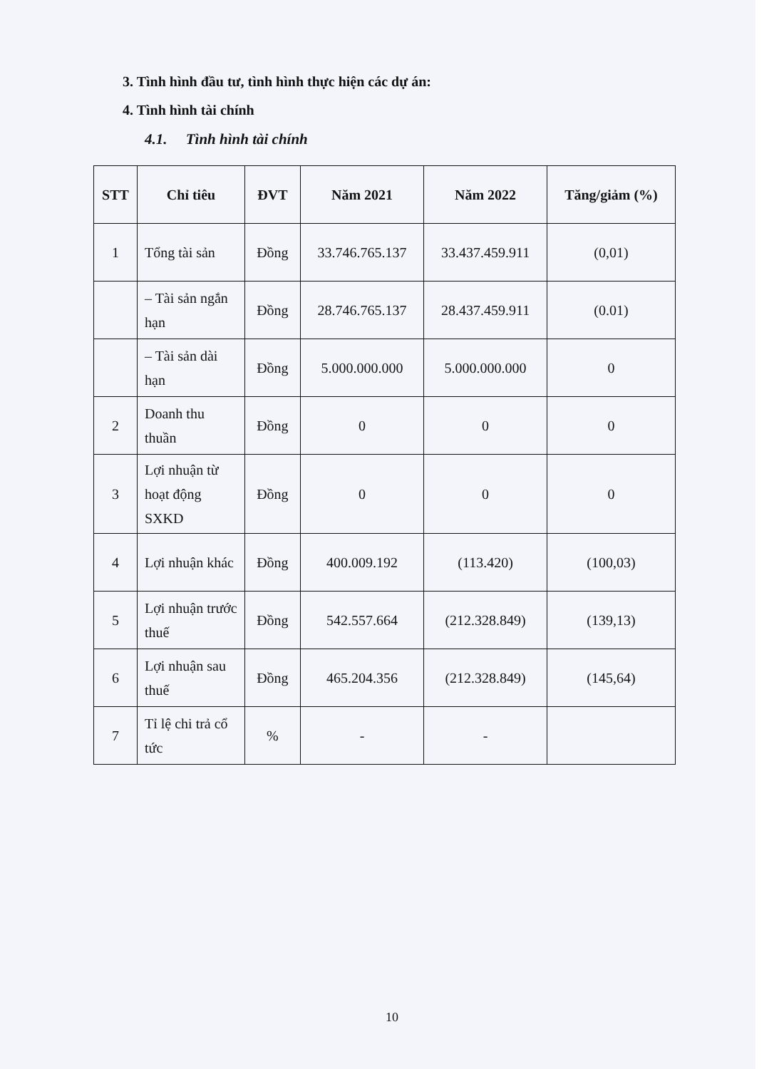3. Tình hình đầu tư, tình hình thực hiện các dự án:
4. Tình hình tài chính
4.1. Tình hình tài chính
| STT | Chỉ tiêu | ĐVT | Năm 2021 | Năm 2022 | Tăng/giảm (%) |
| --- | --- | --- | --- | --- | --- |
| 1 | Tổng tài sản | Đồng | 33.746.765.137 | 33.437.459.911 | (0,01) |
| | – Tài sản ngắn hạn | Đồng | 28.746.765.137 | 28.437.459.911 | (0.01) |
| | – Tài sản dài hạn | Đồng | 5.000.000.000 | 5.000.000.000 | 0 |
| 2 | Doanh thu thuần | Đồng | 0 | 0 | 0 |
| 3 | Lợi nhuận từ hoạt động SXKD | Đồng | 0 | 0 | 0 |
| 4 | Lợi nhuận khác | Đồng | 400.009.192 | (113.420) | (100,03) |
| 5 | Lợi nhuận trước thuế | Đồng | 542.557.664 | (212.328.849) | (139,13) |
| 6 | Lợi nhuận sau thuế | Đồng | 465.204.356 | (212.328.849) | (145,64) |
| 7 | Tỉ lệ chi trả cổ tức | % | - | - | |
10